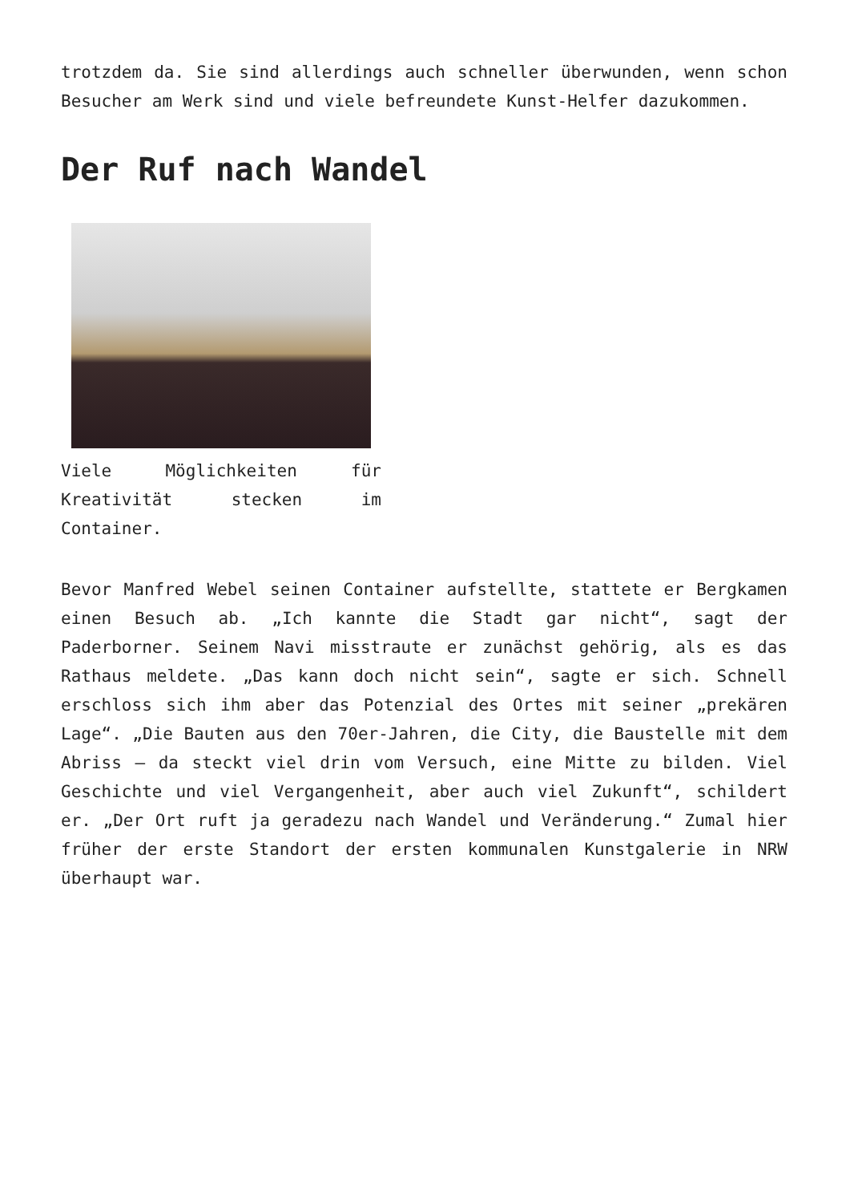trotzdem da. Sie sind allerdings auch schneller überwunden, wenn schon Besucher am Werk sind und viele befreundete Kunst-Helfer dazukommen.
Der Ruf nach Wandel
Viele Möglichkeiten für Kreativität stecken im Container.
Bevor Manfred Webel seinen Container aufstellte, stattete er Bergkamen einen Besuch ab. „Ich kannte die Stadt gar nicht“, sagt der Paderborner. Seinem Navi misstraute er zunächst gehörig, als es das Rathaus meldete. „Das kann doch nicht sein“, sagte er sich. Schnell erschloss sich ihm aber das Potenzial des Ortes mit seiner „prekären Lage“. „Die Bauten aus den 70er-Jahren, die City, die Baustelle mit dem Abriss – da steckt viel drin vom Versuch, eine Mitte zu bilden. Viel Geschichte und viel Vergangenheit, aber auch viel Zukunft“, schildert er. „Der Ort ruft ja geradezu nach Wandel und Veränderung.“ Zumal hier früher der erste Standort der ersten kommunalen Kunstgalerie in NRW überhaupt war.